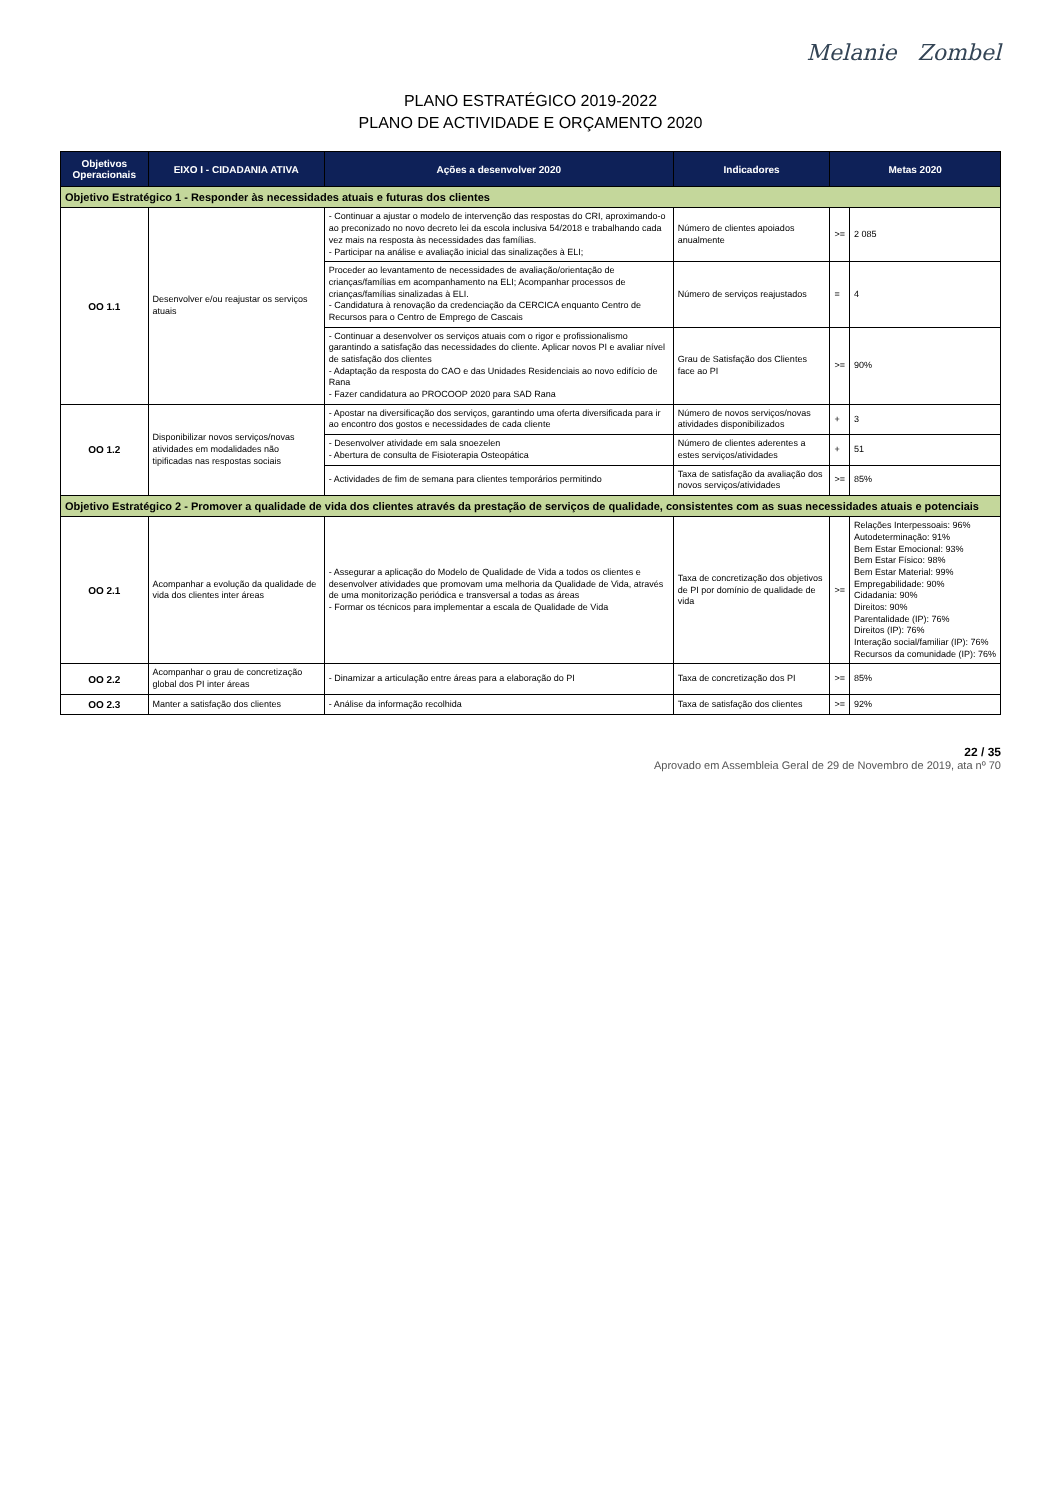Melanie Zombel
PLANO ESTRATÉGICO 2019-2022
PLANO DE ACTIVIDADE E ORÇAMENTO 2020
| Objetivos Operacionais | EIXO I - CIDADANIA ATIVA | Ações a desenvolver 2020 | Indicadores | Metas 2020 | |
| --- | --- | --- | --- | --- | --- |
| Objetivo Estratégico 1 - Responder às necessidades atuais e futuras dos clientes | | | | | |
| OO 1.1 | Desenvolver e/ou reajustar os serviços atuais | - Continuar a ajustar o modelo de intervenção das respostas do CRI, aproximando-o ao preconizado no novo decreto lei da escola inclusiva 54/2018 e trabalhando cada vez mais na resposta às necessidades das famílias. - Participar na análise e avaliação inicial das sinalizações à ELI; | Número de clientes apoiados anualmente | >= | 2 085 |
| | | Proceder ao levantamento de necessidades de avaliação/orientação de crianças/famílias em acompanhamento na ELI; Acompanhar processos de crianças/famílias sinalizadas à ELI. - Candidatura à renovação da credenciação da CERCICA enquanto Centro de Recursos para o Centro de Emprego de Cascais | Número de serviços reajustados | = | 4 |
| | | - Continuar a desenvolver os serviços atuais com o rigor e profissionalismo garantindo a satisfação das necessidades do cliente. Aplicar novos PI e avaliar nível de satisfação dos clientes - Adaptação da resposta do CAO e das Unidades Residenciais ao novo edifício de Rana - Fazer candidatura ao PROCOOP 2020 para SAD Rana | Grau de Satisfação dos Clientes face ao PI | >= | 90% |
| OO 1.2 | Disponibilizar novos serviços/novas atividades em modalidades não tipificadas nas respostas sociais | - Apostar na diversificação dos serviços, garantindo uma oferta diversificada para ir ao encontro dos gostos e necessidades de cada cliente | Número de novos serviços/novas atividades disponibilizados | + | 3 |
| | | - Desenvolver atividade em sala snoezelen - Abertura de consulta de Fisioterapia Osteopática | Número de clientes aderentes a estes serviços/atividades | + | 51 |
| | | - Actividades de fim de semana para clientes temporários permitindo | Taxa de satisfação da avaliação dos novos serviços/atividades | >= | 85% |
| Objetivo Estratégico 2 - Promover a qualidade de vida dos clientes através da prestação de serviços de qualidade, consistentes com as suas necessidades atuais e potenciais | | | | | |
| OO 2.1 | Acompanhar a evolução da qualidade de vida dos clientes inter áreas | - Assegurar a aplicação do Modelo de Qualidade de Vida a todos os clientes e desenvolver atividades que promovam uma melhoria da Qualidade de Vida, através de uma monitorização periódica e transversal a todas as áreas - Formar os técnicos para implementar a escala de Qualidade de Vida | Taxa de concretização dos objetivos de PI por domínio de qualidade de vida | >= | Relações Interpessoais: 96% Autodeterminação: 91% Bem Estar Emocional: 93% Bem Estar Físico: 98% Bem Estar Material: 99% Empregabilidade: 90% Cidadania: 90% Direitos: 90% Parentalidade (IP): 76% Direitos (IP): 76% Interação social/familiar (IP): 76% Recursos da comunidade (IP): 76% |
| OO 2.2 | Acompanhar o grau de concretização global dos PI inter áreas | - Dinamizar a articulação entre áreas para a elaboração do PI | Taxa de concretização dos PI | >= | 85% |
| OO 2.3 | Manter a satisfação dos clientes | - Análise da informação recolhida | Taxa de satisfação dos clientes | >= | 92% |
22 / 35
Aprovado em Assembleia Geral de 29 de Novembro de 2019, ata nº 70